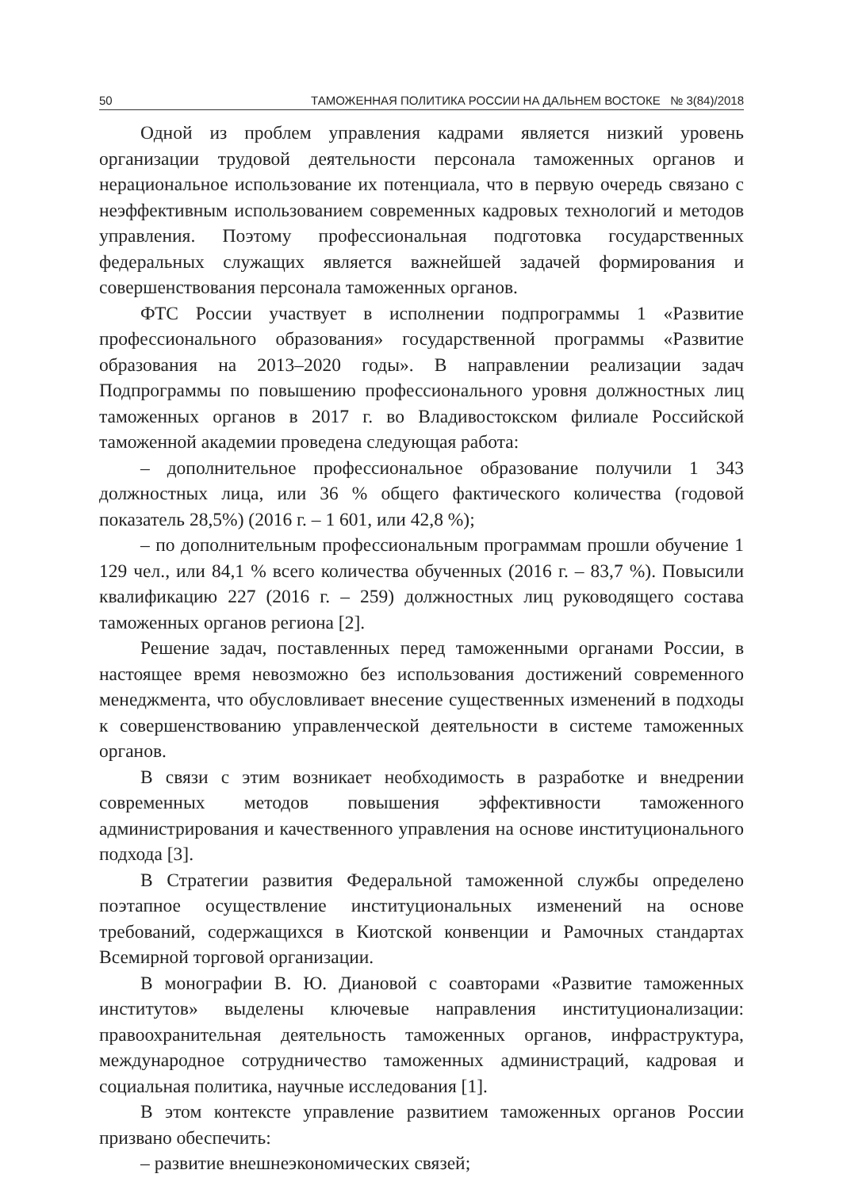50 ТАМОЖЕННАЯ ПОЛИТИКА РОССИИ НА ДАЛЬНЕМ ВОСТОКЕ № 3(84)/2018
Одной из проблем управления кадрами является низкий уровень организации трудовой деятельности персонала таможенных органов и нерациональное использование их потенциала, что в первую очередь связано с неэффективным использованием современных кадровых технологий и методов управления. Поэтому профессиональная подготовка государственных федеральных служащих является важнейшей задачей формирования и совершенствования персонала таможенных органов.
ФТС России участвует в исполнении подпрограммы 1 «Развитие профессионального образования» государственной программы «Развитие образования на 2013–2020 годы». В направлении реализации задач Подпрограммы по повышению профессионального уровня должностных лиц таможенных органов в 2017 г. во Владивостокском филиале Российской таможенной академии проведена следующая работа:
– дополнительное профессиональное образование получили 1 343 должностных лица, или 36 % общего фактического количества (годовой показатель 28,5%) (2016 г. – 1 601, или 42,8 %);
– по дополнительным профессиональным программам прошли обучение 1 129 чел., или 84,1 % всего количества обученных (2016 г. – 83,7 %). Повысили квалификацию 227 (2016 г. – 259) должностных лиц руководящего состава таможенных органов региона [2].
Решение задач, поставленных перед таможенными органами России, в настоящее время невозможно без использования достижений современного менеджмента, что обусловливает внесение существенных изменений в подходы к совершенствованию управленческой деятельности в системе таможенных органов.
В связи с этим возникает необходимость в разработке и внедрении современных методов повышения эффективности таможенного администрирования и качественного управления на основе институционального подхода [3].
В Стратегии развития Федеральной таможенной службы определено поэтапное осуществление институциональных изменений на основе требований, содержащихся в Киотской конвенции и Рамочных стандартах Всемирной торговой организации.
В монографии В. Ю. Диановой с соавторами «Развитие таможенных институтов» выделены ключевые направления институционализации: правоохранительная деятельность таможенных органов, инфраструктура, международное сотрудничество таможенных администраций, кадровая и социальная политика, научные исследования [1].
В этом контексте управление развитием таможенных органов России призвано обеспечить:
– развитие внешнеэкономических связей;